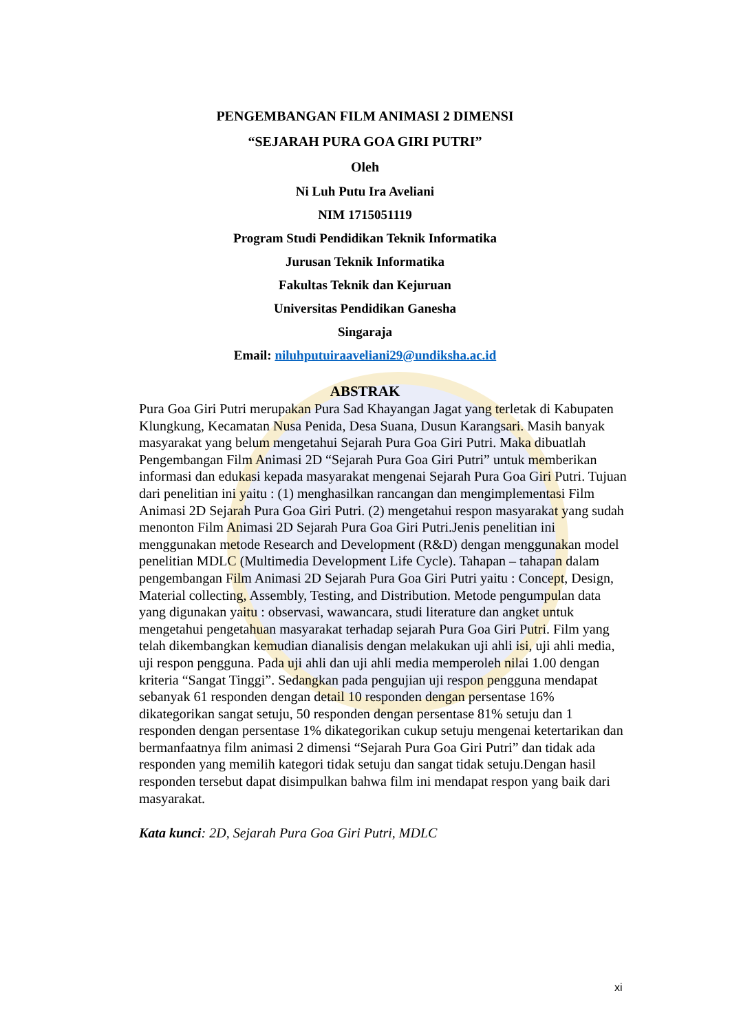PENGEMBANGAN FILM ANIMASI 2 DIMENSI
“SEJARAH PURA GOA GIRI PUTRI”
Oleh
Ni Luh Putu Ira Aveliani
NIM 1715051119
Program Studi Pendidikan Teknik Informatika
Jurusan Teknik Informatika
Fakultas Teknik dan Kejuruan
Universitas Pendidikan Ganesha
Singaraja
Email: niluhputuiraaveliani29@undiksha.ac.id
ABSTRAK
Pura Goa Giri Putri merupakan Pura Sad Khayangan Jagat yang terletak di Kabupaten Klungkung, Kecamatan Nusa Penida, Desa Suana, Dusun Karangsari. Masih banyak masyarakat yang belum mengetahui Sejarah Pura Goa Giri Putri. Maka dibuatlah Pengembangan Film Animasi 2D “Sejarah Pura Goa Giri Putri” untuk memberikan informasi dan edukasi kepada masyarakat mengenai Sejarah Pura Goa Giri Putri. Tujuan dari penelitian ini yaitu : (1) menghasilkan rancangan dan mengimplementasi Film Animasi 2D Sejarah Pura Goa Giri Putri. (2) mengetahui respon masyarakat yang sudah menonton Film Animasi 2D Sejarah Pura Goa Giri Putri.Jenis penelitian ini menggunakan metode Research and Development (R&D) dengan menggunakan model penelitian MDLC (Multimedia Development Life Cycle). Tahapan – tahapan dalam pengembangan Film Animasi 2D Sejarah Pura Goa Giri Putri yaitu : Concept, Design, Material collecting, Assembly, Testing, and Distribution. Metode pengumpulan data yang digunakan yaitu : observasi, wawancara, studi literature dan angket untuk mengetahui pengetahuan masyarakat terhadap sejarah Pura Goa Giri Putri. Film yang telah dikembangkan kemudian dianalisis dengan melakukan uji ahli isi, uji ahli media, uji respon pengguna. Pada uji ahli dan uji ahli media memperoleh nilai 1.00 dengan kriteria “Sangat Tinggi”. Sedangkan pada pengujian uji respon pengguna mendapat sebanyak 61 responden dengan detail 10 responden dengan persentase 16% dikategorikan sangat setuju, 50 responden dengan persentase 81% setuju dan 1 responden dengan persentase 1% dikategorikan cukup setuju mengenai ketertarikan dan bermanfaatnya film animasi 2 dimensi “Sejarah Pura Goa Giri Putri” dan tidak ada responden yang memilih kategori tidak setuju dan sangat tidak setuju.Dengan hasil responden tersebut dapat disimpulkan bahwa film ini mendapat respon yang baik dari masyarakat.
Kata kunci: 2D, Sejarah Pura Goa Giri Putri, MDLC
xi